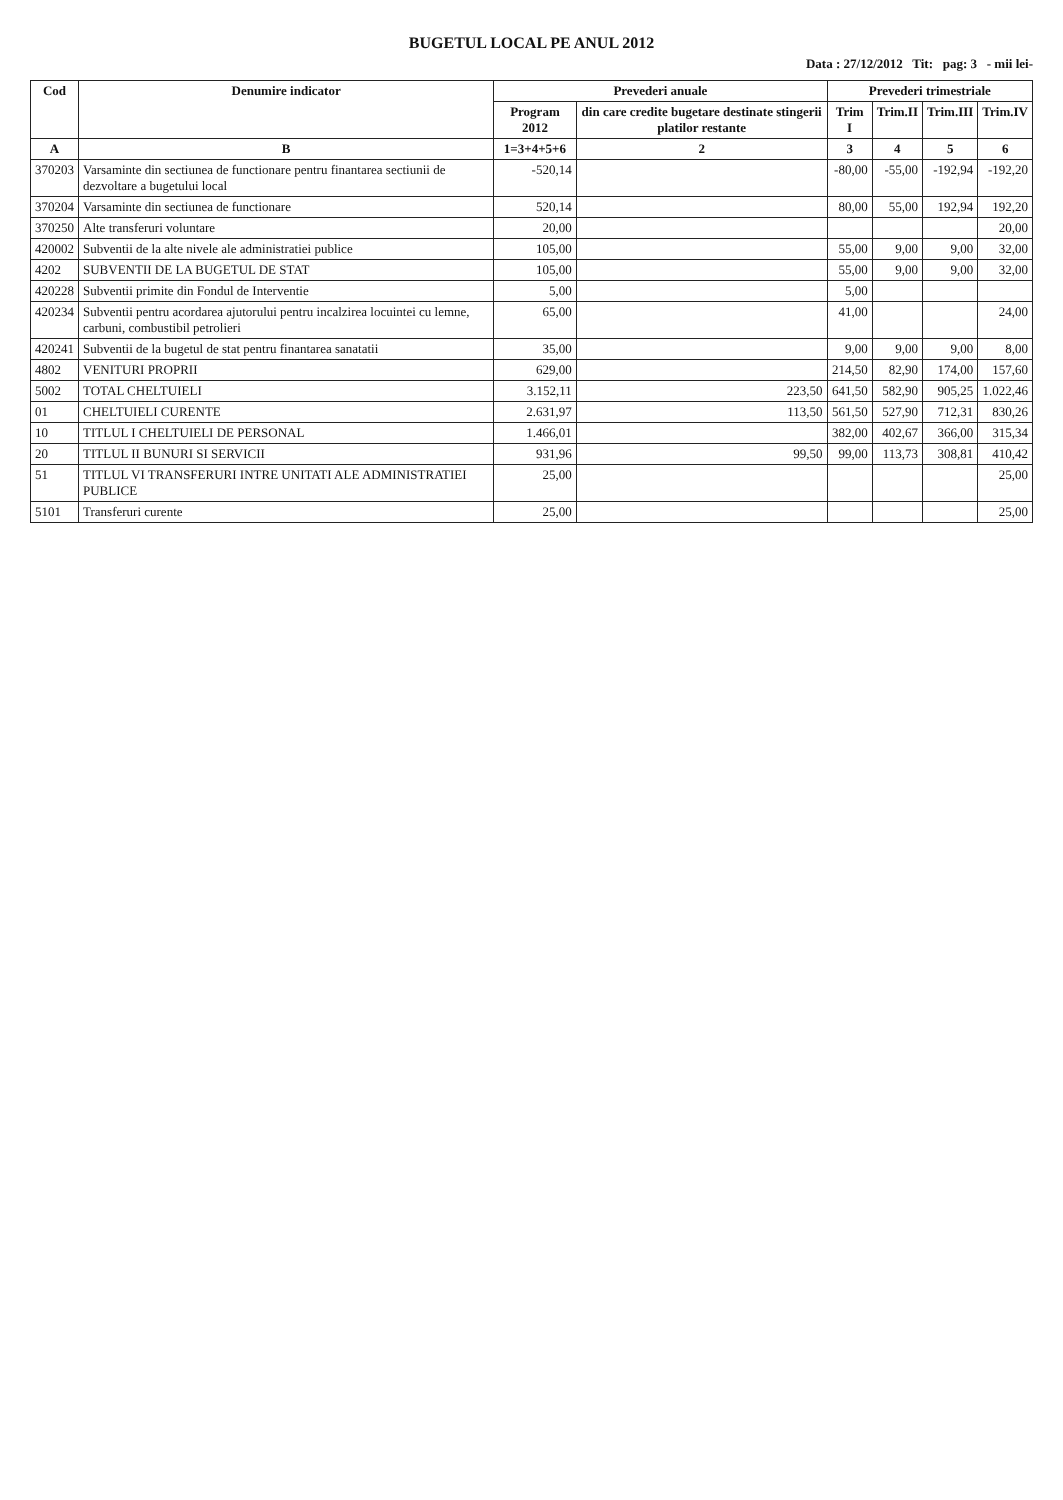BUGETUL LOCAL PE ANUL 2012
Data : 27/12/2012 Tit: pag: 3 - mii lei-
| Cod | Denumire indicator | Prevederi anuale | | Prevederi trimestriale | | | |
| --- | --- | --- | --- | --- | --- | --- | --- |
| | | Program 2012 | din care credite bugetare destinate stingerii platilor restante | Trim I | Trim.II | Trim.III | Trim.IV |
| A | B | 1=3+4+5+6 | 2 | 3 | 4 | 5 | 6 |
| 370203 | Varsaminte din sectiunea de functionare pentru finantarea sectiunii de dezvoltare a bugetului local | -520,14 | | -80,00 | -55,00 | -192,94 | -192,20 |
| 370204 | Varsaminte din sectiunea de functionare | 520,14 | | 80,00 | 55,00 | 192,94 | 192,20 |
| 370250 | Alte transferuri voluntare | 20,00 | | | | | 20,00 |
| 420002 | Subventii de la alte nivele ale administratiei publice | 105,00 | | 55,00 | 9,00 | 9,00 | 32,00 |
| 4202 | SUBVENTII DE LA BUGETUL DE STAT | 105,00 | | 55,00 | 9,00 | 9,00 | 32,00 |
| 420228 | Subventii primite din Fondul de Interventie | 5,00 | | 5,00 | | | |
| 420234 | Subventii pentru acordarea ajutorului pentru incalzirea locuintei cu lemne, carbuni, combustibil petrolieri | 65,00 | | 41,00 | | | 24,00 |
| 420241 | Subventii de la bugetul de stat pentru finantarea sanatatii | 35,00 | | 9,00 | 9,00 | 9,00 | 8,00 |
| 4802 | VENITURI PROPRII | 629,00 | | 214,50 | 82,90 | 174,00 | 157,60 |
| 5002 | TOTAL CHELTUIELI | 3.152,11 | 223,50 | 641,50 | 582,90 | 905,25 | 1.022,46 |
| 01 | CHELTUIELI CURENTE | 2.631,97 | 113,50 | 561,50 | 527,90 | 712,31 | 830,26 |
| 10 | TITLUL I CHELTUIELI DE PERSONAL | 1.466,01 | | 382,00 | 402,67 | 366,00 | 315,34 |
| 20 | TITLUL II BUNURI SI SERVICII | 931,96 | 99,50 | 99,00 | 113,73 | 308,81 | 410,42 |
| 51 | TITLUL VI TRANSFERURI INTRE UNITATI ALE ADMINISTRATIEI PUBLICE | 25,00 | | | | | 25,00 |
| 5101 | Transferuri curente | 25,00 | | | | | 25,00 |